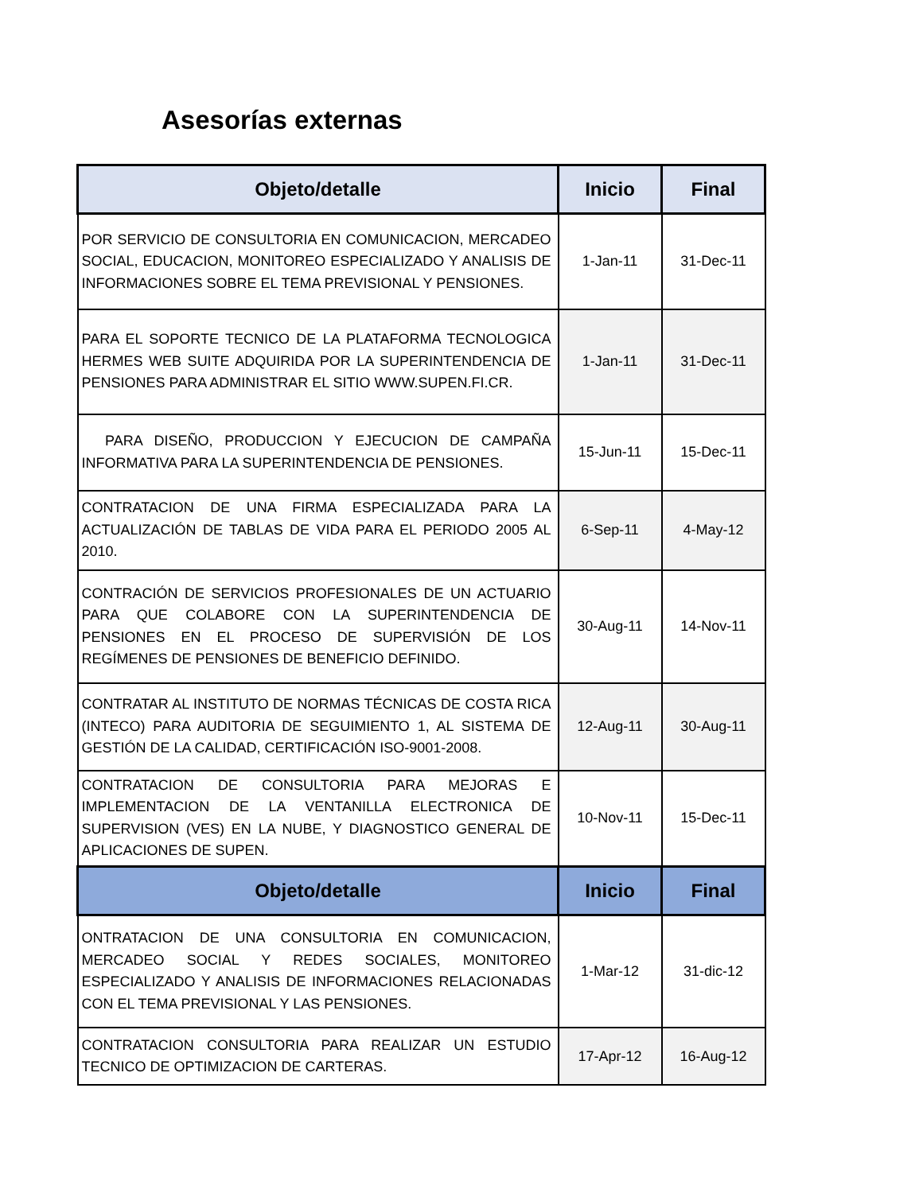Asesorías externas
| Objeto/detalle | Inicio | Final |
| --- | --- | --- |
| POR SERVICIO DE CONSULTORIA EN COMUNICACION, MERCADEO SOCIAL, EDUCACION, MONITOREO ESPECIALIZADO Y ANALISIS DE INFORMACIONES SOBRE EL TEMA PREVISIONAL Y PENSIONES. | 1-Jan-11 | 31-Dec-11 |
| PARA EL SOPORTE TECNICO DE LA PLATAFORMA TECNOLOGICA HERMES WEB SUITE ADQUIRIDA POR LA SUPERINTENDENCIA DE PENSIONES PARA ADMINISTRAR EL SITIO WWW.SUPEN.FI.CR. | 1-Jan-11 | 31-Dec-11 |
| PARA DISEÑO, PRODUCCION Y EJECUCION DE CAMPAÑA INFORMATIVA PARA LA SUPERINTENDENCIA DE PENSIONES. | 15-Jun-11 | 15-Dec-11 |
| CONTRATACION DE UNA FIRMA ESPECIALIZADA PARA LA ACTUALIZACIÓN DE TABLAS DE VIDA PARA EL PERIODO 2005 AL 2010. | 6-Sep-11 | 4-May-12 |
| CONTRACIÓN DE SERVICIOS PROFESIONALES DE UN ACTUARIO PARA QUE COLABORE CON LA SUPERINTENDENCIA DE PENSIONES EN EL PROCESO DE SUPERVISIÓN DE LOS REGÍMENES DE PENSIONES DE BENEFICIO DEFINIDO. | 30-Aug-11 | 14-Nov-11 |
| CONTRATAR AL INSTITUTO DE NORMAS TÉCNICAS DE COSTA RICA (INTECO) PARA AUDITORIA DE SEGUIMIENTO 1, AL SISTEMA DE GESTIÓN DE LA CALIDAD, CERTIFICACIÓN ISO-9001-2008. | 12-Aug-11 | 30-Aug-11 |
| CONTRATACION DE CONSULTORIA PARA MEJORAS E IMPLEMENTACION DE LA VENTANILLA ELECTRONICA DE SUPERVISION (VES) EN LA NUBE, Y DIAGNOSTICO GENERAL DE APLICACIONES DE SUPEN. | 10-Nov-11 | 15-Dec-11 |
| Objeto/detalle | Inicio | Final |
| ONTRATACION DE UNA CONSULTORIA EN COMUNICACION, MERCADEO SOCIAL Y REDES SOCIALES, MONITOREO ESPECIALIZADO Y ANALISIS DE INFORMACIONES RELACIONADAS CON EL TEMA PREVISIONAL Y LAS PENSIONES. | 1-Mar-12 | 31-dic-12 |
| CONTRATACION CONSULTORIA PARA REALIZAR UN ESTUDIO TECNICO DE OPTIMIZACION DE CARTERAS. | 17-Apr-12 | 16-Aug-12 |